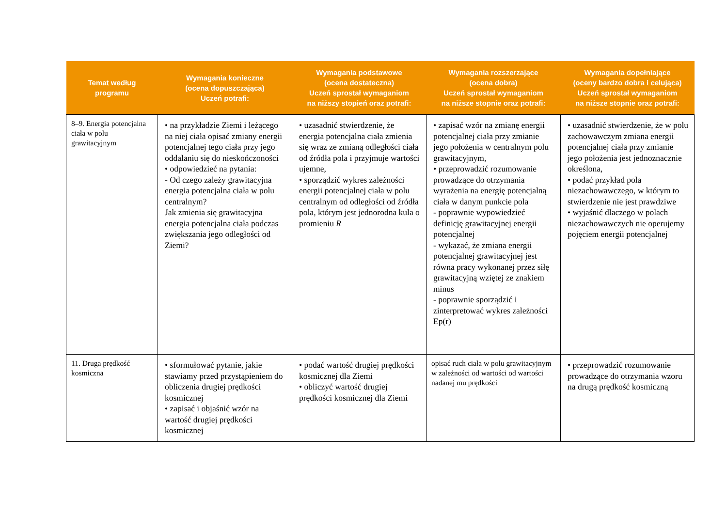| Temat według programu | Wymagania konieczne (ocena dopuszczająca) Uczeń potrafi: | Wymagania podstawowe (ocena dostateczna) Uczeń sprostał wymaganiom na niższy stopień oraz potrafi: | Wymagania rozszerzające (ocena dobra) Uczeń sprostał wymaganiom na niższe stopnie oraz potrafi: | Wymagania dopełniające (oceny bardzo dobra i celująca) Uczeń sprostał wymaganiom na niższe stopnie oraz potrafi: |
| --- | --- | --- | --- | --- |
| 8–9. Energia potencjalna ciała w polu grawitacyjnym | • na przykładzie Ziemi i leżącego na niej ciała opisać zmiany energii potencjalnej tego ciała przy jego oddalaniu się do nieskończoności • odpowiedzieć na pytania: - Od czego zależy grawitacyjna energia potencjalna ciała w polu centralnym? Jak zmienia się grawitacyjna energia potencjalna ciała podczas zwiększania jego odległości od Ziemi? | • uzasadnić stwierdzenie, że energia potencjalna ciała zmienia się wraz ze zmianą odległości ciała od źródła pola i przyjmuje wartości ujemne, • sporządzić wykres zależności energii potencjalnej ciała w polu centralnym od odległości od źródła pola, którym jest jednorodna kula o promieniu R | • zapisać wzór na zmianę energii potencjalnej ciała przy zmianie jego położenia w centralnym polu grawitacyjnym, • przeprowadzić rozumowanie prowadzące do otrzymania wyrażenia na energię potencjalną ciała w danym punkcie pola - poprawnie wypowiedzieć definicję grawitacyjnej energii potencjalnej - wykazać, że zmiana energii potencjalnej grawitacyjnej jest równa pracy wykonanej przez siłę grawitacyjną wziętej ze znakiem minus - poprawnie sporządzić i zinterpretować wykres zależności Ep(r) | • uzasadnić stwierdzenie, że w polu zachowawczym zmiana energii potencjalnej ciała przy zmianie jego położenia jest jednoznacznie określona, • podać przykład pola niezachowawczego, w którym to stwierdzenie nie jest prawdziwe • wyjaśnić dlaczego w polach niezachowawczych nie operujemy pojęciem energii potencjalnej |
| 11. Druga prędkość kosmiczna | • sformułować pytanie, jakie stawiamy przed przystąpieniem do obliczenia drugiej prędkości kosmicznej • zapisać i objaśnić wzór na wartość drugiej prędkości kosmicznej | • podać wartość drugiej prędkości kosmicznej dla Ziemi • obliczyć wartość drugiej prędkości kosmicznej dla Ziemi | opisać ruch ciała w polu grawitacyjnym w zależności od wartości od wartości nadanej mu prędkości | • przeprowadzić rozumowanie prowadzące do otrzymania wzoru na drugą prędkość kosmiczną |